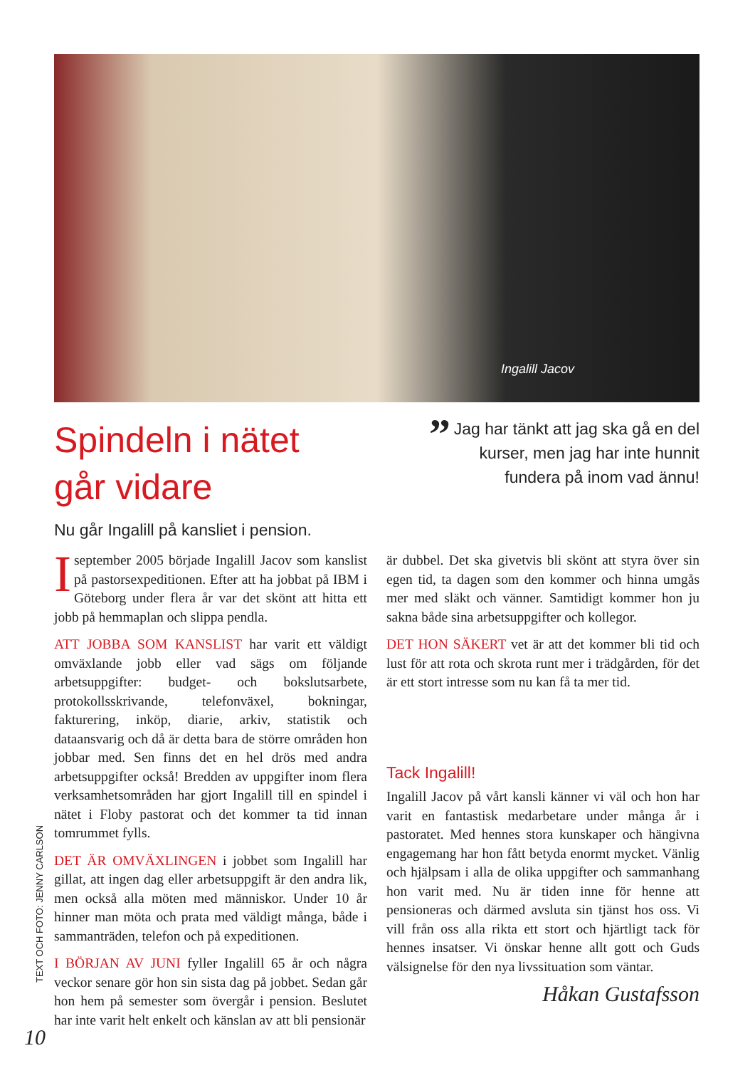Ingalill Jacov
Spindeln i nätet
går vidare
Nu går Ingalill på kansliet i pension.
” Jag har tänkt att jag ska gå en del kurser, men jag har inte hunnit fundera på inom vad ännu!
Iseptember 2005 började Ingalill Jacov som kanslist på pastorsexpeditionen. Efter att ha jobbat på IBM i Göteborg under flera år var det skönt att hitta ett jobb på hemmaplan och slippa pendla.
ATT JOBBA SOM KANSLIST har varit ett väldigt omväxlande jobb eller vad sägs om följande arbetsuppgifter: budget- och bokslutsarbete, protokollsskrivande, telefonväxel, bokningar, fakturering, inköp, diarie, arkiv, statistik och dataansvarig och då är detta bara de större områden hon jobbar med. Sen finns det en hel drös med andra arbetsuppgifter också! Bredden av uppgifter inom flera verksamhetsområden har gjort Ingalill till en spindel i nätet i Floby pastorat och det kommer ta tid innan tomrummet fylls.
DET ÄR OMVÄXLINGEN i jobbet som Ingalill har gillat, att ingen dag eller arbetsuppgift är den andra lik, men också alla möten med människor. Under 10 år hinner man möta och prata med väldigt många, både i sammanträden, telefon och på expeditionen.
I BÖRJAN AV JUNI fyller Ingalill 65 år och några veckor senare gör hon sin sista dag på jobbet. Sedan går hon hem på semester som övergår i pension. Beslutet har inte varit helt enkelt och känslan av att bli pensionär
är dubbel. Det ska givetvis bli skönt att styra över sin egen tid, ta dagen som den kommer och hinna umgås mer med släkt och vänner. Samtidigt kommer hon ju sakna både sina arbetsuppgifter och kollegor.
DET HON SÄKERT vet är att det kommer bli tid och lust för att rota och skrota runt mer i trädgården, för det är ett stort intresse som nu kan få ta mer tid.
Tack Ingalill!
Ingalill Jacov på vårt kansli känner vi väl och hon har varit en fantastisk medarbetare under många år i pastoratet. Med hennes stora kunskaper och hängivna engagemang har hon fått betyda enormt mycket. Vänlig och hjälpsam i alla de olika uppgifter och sammanhang hon varit med. Nu är tiden inne för henne att pensioneras och därmed avsluta sin tjänst hos oss. Vi vill från oss alla rikta ett stort och hjärtligt tack för hennes insatser. Vi önskar henne allt gott och Guds välsignelse för den nya livssituation som väntar.
Håkan Gustafsson
TEXT OCH FOTO: JENNY CARLSON
10